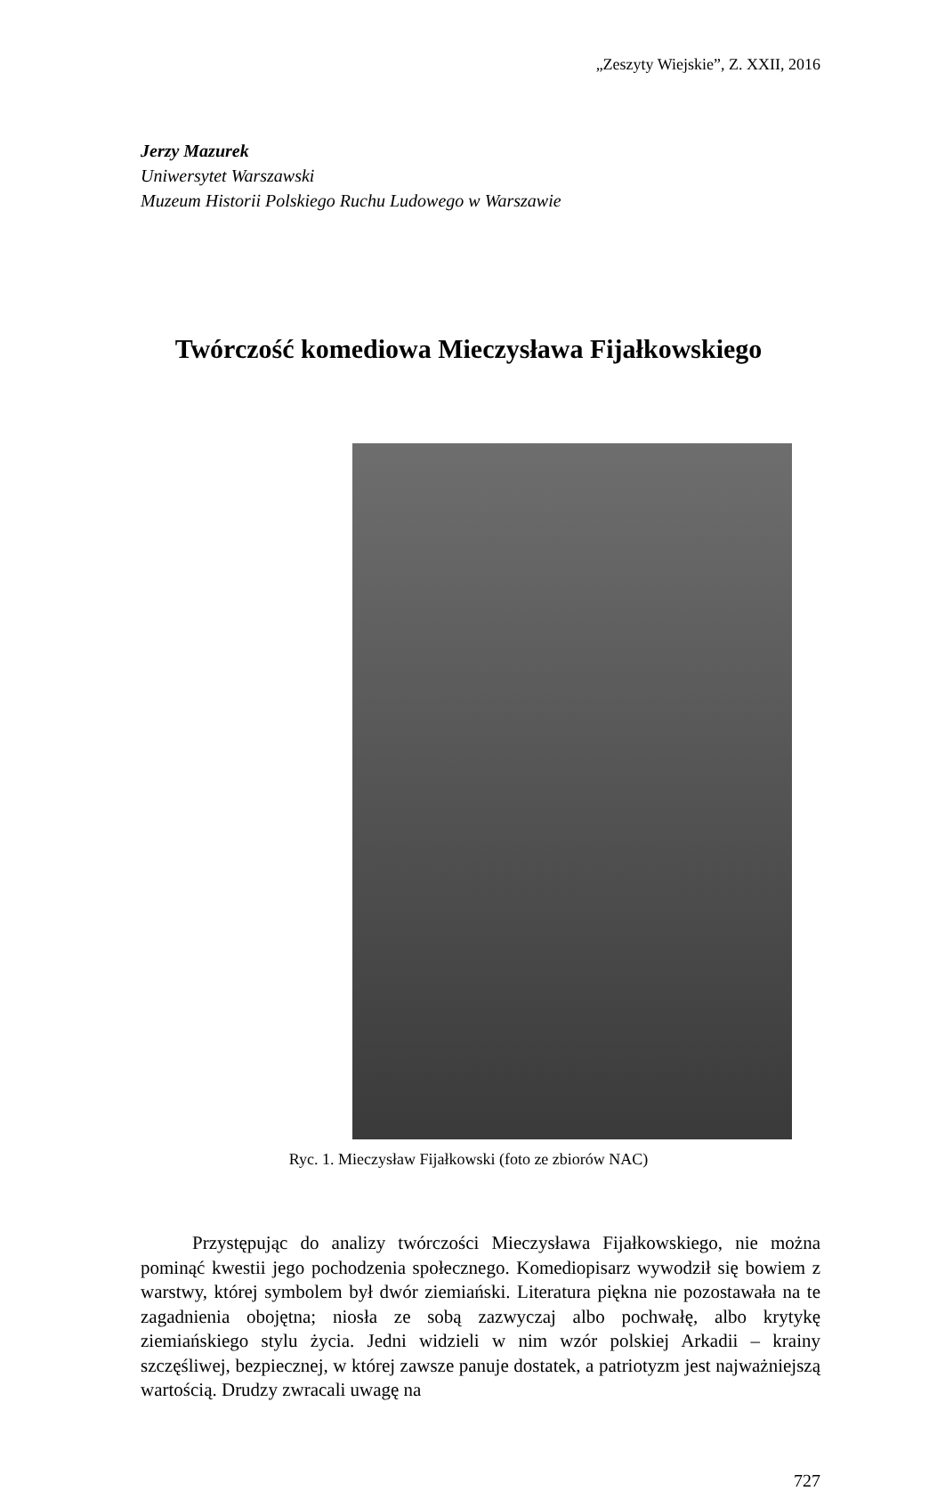„Zeszyty Wiejskie”, Z. XXII, 2016
Jerzy Mazurek
Uniwersytet Warszawski
Muzeum Historii Polskiego Ruchu Ludowego w Warszawie
Twórczość komediowa Mieczysława Fijałkowskiego
Ryc. 1. Mieczysław Fijałkowski (foto ze zbiorów NAC)
Przystępując do analizy twórczości Mieczysława Fijałkowskiego, nie można pominąć kwestii jego pochodzenia społecznego. Komediopisarz wywodził się bowiem z warstwy, której symbolem był dwór ziemiański. Literatura piękna nie pozostawała na te zagadnienia obojętna; niosła ze sobą zazwyczaj albo pochwałę, albo krytykę ziemiańskiego stylu życia. Jedni widzieli w nim wzór polskiej Arkadii – krainy szczęśliwej, bezpiecznej, w której zawsze panuje dostatek, a patriotyzm jest najważniejszą wartością. Drudzy zwracali uwagę na
727